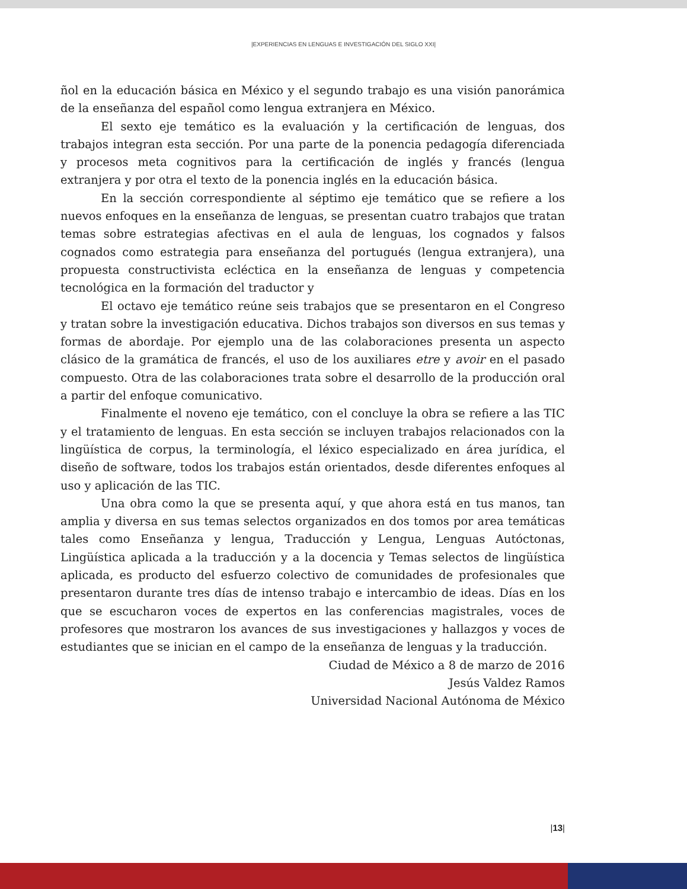|EXPERIENCIAS EN LENGUAS E INVESTIGACIÓN DEL SIGLO XXI|
ñol en la educación básica en México y el segundo trabajo es una visión panorámica de la enseñanza del español como lengua extranjera en México.
El sexto eje temático es la evaluación y la certificación de lenguas, dos trabajos integran esta sección. Por una parte de la ponencia pedagogía diferenciada y procesos meta cognitivos para la certificación de inglés y francés (lengua extranjera y por otra el texto de la ponencia inglés en la educación básica.
En la sección correspondiente al séptimo eje temático que se refiere a los nuevos enfoques en la enseñanza de lenguas, se presentan cuatro trabajos que tratan temas sobre estrategias afectivas en el aula de lenguas, los cognados y falsos cognados como estrategia para enseñanza del portugués (lengua extranjera), una propuesta constructivista ecléctica en la enseñanza de lenguas y competencia tecnológica en la formación del traductor y
El octavo eje temático reúne seis trabajos que se presentaron en el Congreso y tratan sobre la investigación educativa. Dichos trabajos son diversos en sus temas y formas de abordaje. Por ejemplo una de las colaboraciones presenta un aspecto clásico de la gramática de francés, el uso de los auxiliares etre y avoir en el pasado compuesto. Otra de las colaboraciones trata sobre el desarrollo de la producción oral a partir del enfoque comunicativo.
Finalmente el noveno eje temático, con el concluye la obra se refiere a las TIC y el tratamiento de lenguas. En esta sección se incluyen trabajos relacionados con la lingüística de corpus, la terminología, el léxico especializado en área jurídica, el diseño de software, todos los trabajos están orientados, desde diferentes enfoques al uso y aplicación de las TIC.
Una obra como la que se presenta aquí, y que ahora está en tus manos, tan amplia y diversa en sus temas selectos organizados en dos tomos por area temáticas tales como Enseñanza y lengua, Traducción y Lengua, Lenguas Autóctonas, Lingüística aplicada a la traducción y a la docencia y Temas selectos de lingüística aplicada, es producto del esfuerzo colectivo de comunidades de profesionales que presentaron durante tres días de intenso trabajo e intercambio de ideas. Días en los que se escucharon voces de expertos en las conferencias magistrales, voces de profesores que mostraron los avances de sus investigaciones y hallazgos y voces de estudiantes que se inician en el campo de la enseñanza de lenguas y la traducción.
Ciudad de México a 8 de marzo de 2016
Jesús Valdez Ramos
Universidad Nacional Autónoma de México
|13|